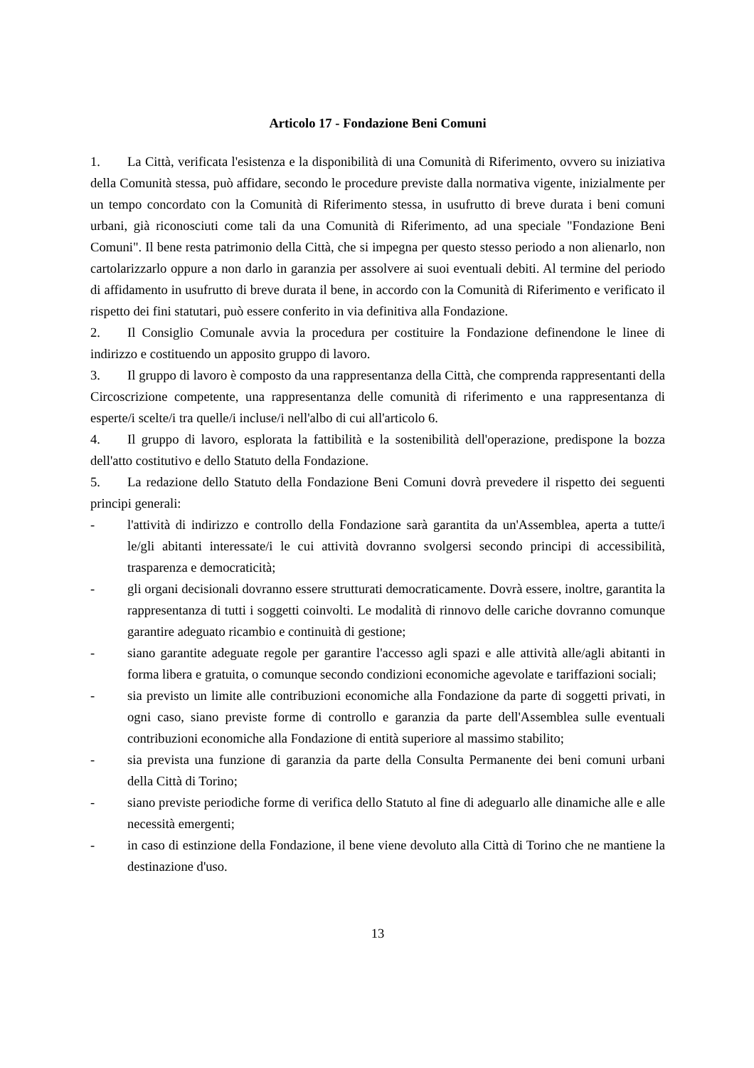Articolo 17 - Fondazione Beni Comuni
1. La Città, verificata l'esistenza e la disponibilità di una Comunità di Riferimento, ovvero su iniziativa della Comunità stessa, può affidare, secondo le procedure previste dalla normativa vigente, inizialmente per un tempo concordato con la Comunità di Riferimento stessa, in usufrutto di breve durata i beni comuni urbani, già riconosciuti come tali da una Comunità di Riferimento, ad una speciale "Fondazione Beni Comuni". Il bene resta patrimonio della Città, che si impegna per questo stesso periodo a non alienarlo, non cartolarizzarlo oppure a non darlo in garanzia per assolvere ai suoi eventuali debiti. Al termine del periodo di affidamento in usufrutto di breve durata il bene, in accordo con la Comunità di Riferimento e verificato il rispetto dei fini statutari, può essere conferito in via definitiva alla Fondazione.
2. Il Consiglio Comunale avvia la procedura per costituire la Fondazione definendone le linee di indirizzo e costituendo un apposito gruppo di lavoro.
3. Il gruppo di lavoro è composto da una rappresentanza della Città, che comprenda rappresentanti della Circoscrizione competente, una rappresentanza delle comunità di riferimento e una rappresentanza di esperte/i scelte/i tra quelle/i incluse/i nell'albo di cui all'articolo 6.
4. Il gruppo di lavoro, esplorata la fattibilità e la sostenibilità dell'operazione, predispone la bozza dell'atto costitutivo e dello Statuto della Fondazione.
5. La redazione dello Statuto della Fondazione Beni Comuni dovrà prevedere il rispetto dei seguenti principi generali:
- l'attività di indirizzo e controllo della Fondazione sarà garantita da un'Assemblea, aperta a tutte/i le/gli abitanti interessate/i le cui attività dovranno svolgersi secondo principi di accessibilità, trasparenza e democraticità;
- gli organi decisionali dovranno essere strutturati democraticamente. Dovrà essere, inoltre, garantita la rappresentanza di tutti i soggetti coinvolti. Le modalità di rinnovo delle cariche dovranno comunque garantire adeguato ricambio e continuità di gestione;
- siano garantite adeguate regole per garantire l'accesso agli spazi e alle attività alle/agli abitanti in forma libera e gratuita, o comunque secondo condizioni economiche agevolate e tariffazioni sociali;
- sia previsto un limite alle contribuzioni economiche alla Fondazione da parte di soggetti privati, in ogni caso, siano previste forme di controllo e garanzia da parte dell'Assemblea sulle eventuali contribuzioni economiche alla Fondazione di entità superiore al massimo stabilito;
- sia prevista una funzione di garanzia da parte della Consulta Permanente dei beni comuni urbani della Città di Torino;
- siano previste periodiche forme di verifica dello Statuto al fine di adeguarlo alle dinamiche alle e alle necessità emergenti;
- in caso di estinzione della Fondazione, il bene viene devoluto alla Città di Torino che ne mantiene la destinazione d'uso.
13